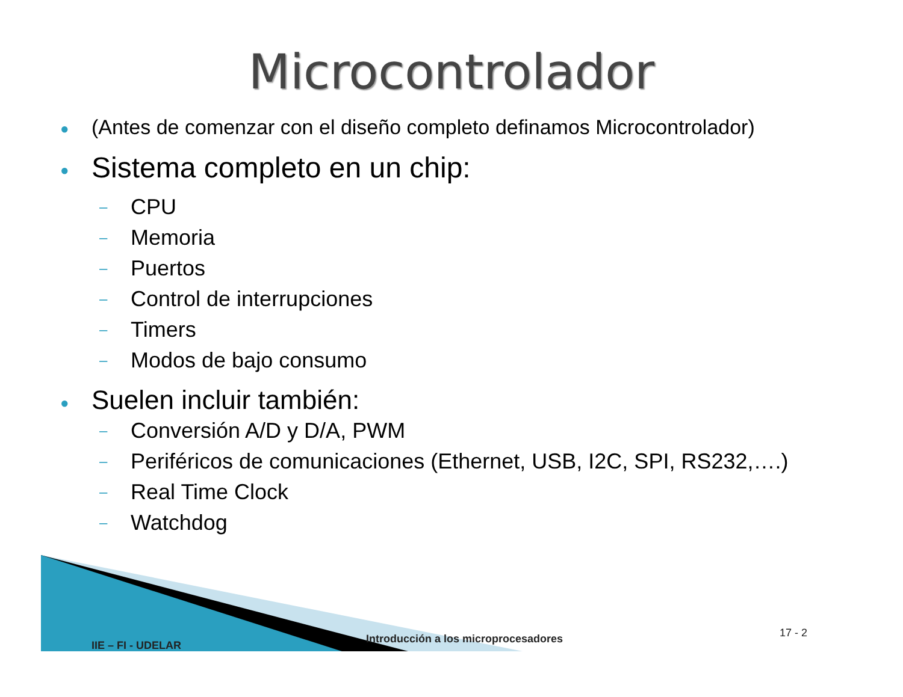Microcontrolador
● (Antes de comenzar con el diseño completo definamos Microcontrolador)
● Sistema completo en un chip:
– CPU
– Memoria
– Puertos
– Control de interrupciones
– Timers
– Modos de bajo consumo
● Suelen incluir también:
– Conversión A/D y D/A, PWM
– Periféricos de comunicaciones (Ethernet, USB, I2C, SPI, RS232,….)
– Real Time Clock
– Watchdog
IIE – FI - UDELAR
Introducción a los microprocesadores
17 - 2